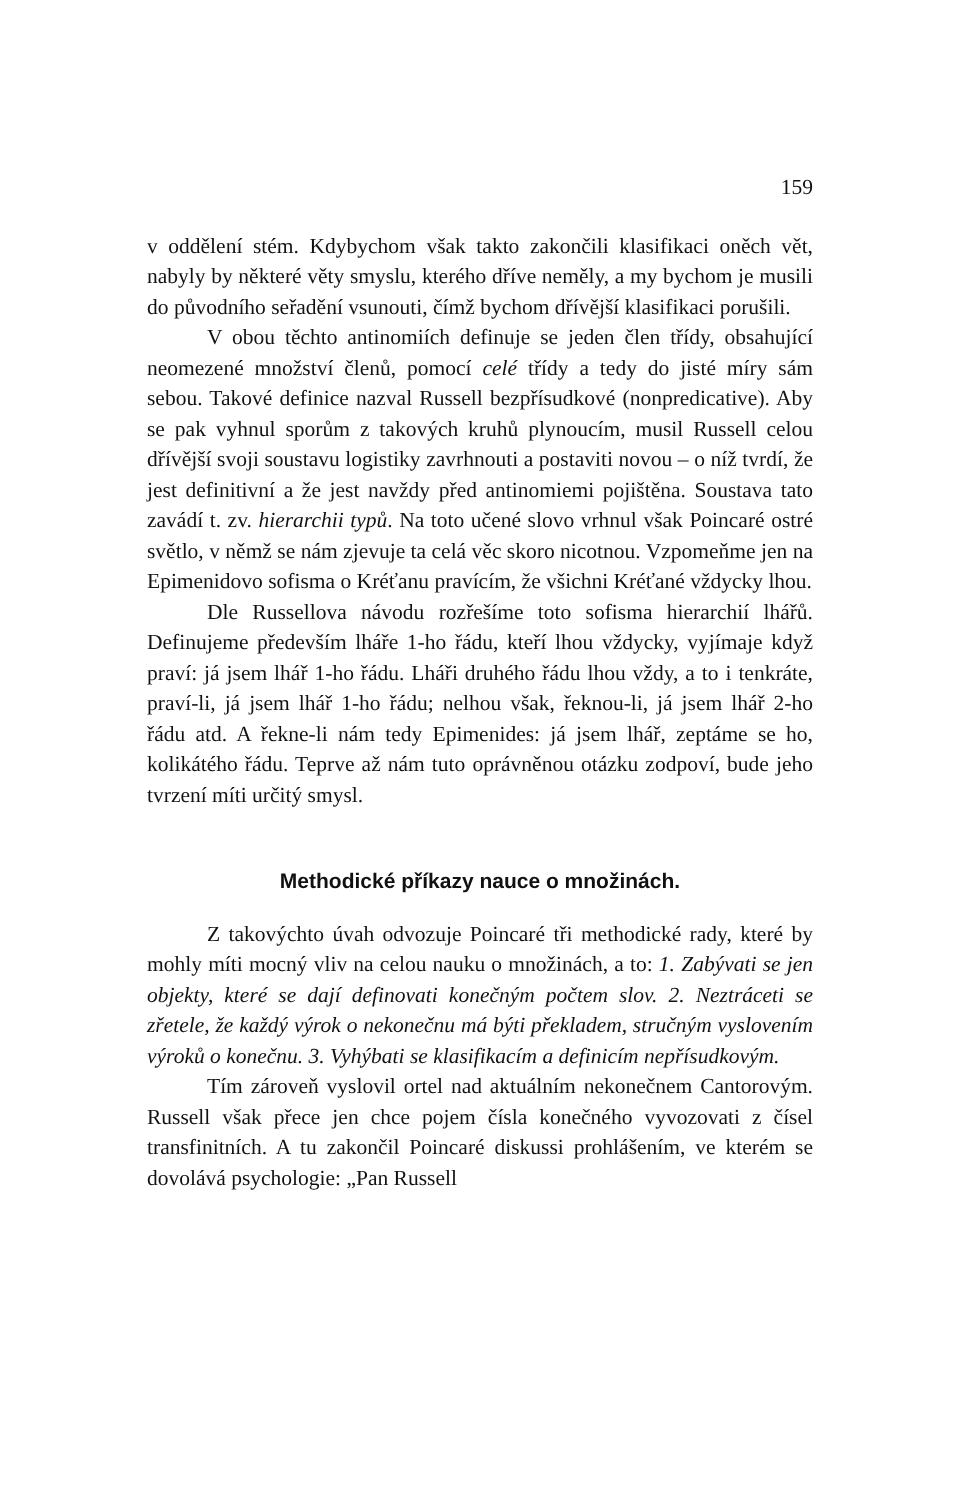159
v oddělení stém. Kdybychom však takto zakončili klasifikaci oněch vět, nabyly by některé věty smyslu, kterého dříve neměly, a my bychom je musili do původního seřadění vsunouti, čímž bychom dřívější klasifikaci porušili.
V obou těchto antinomiích definuje se jeden člen třídy, obsahující neomezené množství členů, pomocí celé třídy a tedy do jisté míry sám sebou. Takové definice nazval Russell bezpřísudkové (nonpredicative). Aby se pak vyhnul sporům z takových kruhů plynoucím, musil Russell celou dřívější svoji soustavu logistiky zavrhnouti a postaviti novou – o níž tvrdí, že jest definitivní a že jest navždy před antinomiemi pojištěna. Soustava tato zavádí t. zv. hierarchii typů. Na toto učené slovo vrhnul však Poincaré ostré světlo, v němž se nám zjevuje ta celá věc skoro nicotnou. Vzpomeňme jen na Epimenidovo sofisma o Kréťanu pravícím, že všichni Kréťané vždycky lhou.
Dle Russellova návodu rozřešíme toto sofisma hierarchií lhářů. Definujeme především lháře 1-ho řádu, kteří lhou vždycky, vyjímaje když praví: já jsem lhář 1-ho řádu. Lháři druhého řádu lhou vždy, a to i tenkráte, praví-li, já jsem lhář 1-ho řádu; nelhou však, řeknou-li, já jsem lhář 2-ho řádu atd. A řekne-li nám tedy Epimenides: já jsem lhář, zeptáme se ho, kolikátého řádu. Teprve až nám tuto oprávněnou otázku zodpoví, bude jeho tvrzení míti určitý smysl.
Methodické příkazy nauce o množinách.
Z takovýchto úvah odvozuje Poincaré tři methodické rady, které by mohly míti mocný vliv na celou nauku o množinách, a to: 1. Zabývati se jen objekty, které se dají definovati konečným počtem slov. 2. Neztráceti se zřetele, že každý výrok o nekonečnu má býti překladem, stručným vyslovením výroků o konečnu. 3. Vyhýbati se klasifikacím a definicím nepřísudkovým.
Tím zároveň vyslovil ortel nad aktuálním nekonečnem Cantorovým. Russell však přece jen chce pojem čísla konečného vyvozovati z čísel transfinitních. A tu zakončil Poincaré diskussi prohlášením, ve kterém se dovolává psychologie: „Pan Russell